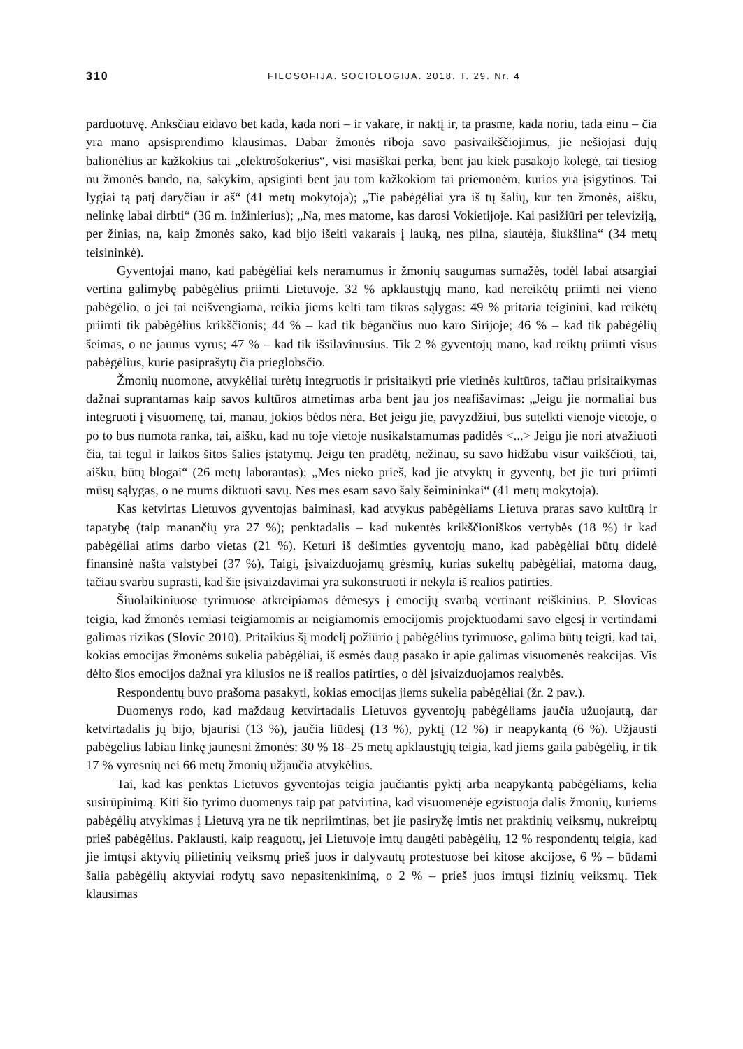310 FILOSOFIJA. SOCIOLOGIJA. 2018. T. 29. Nr. 4
parduotuvę. Anksčiau eidavo bet kada, kada nori – ir vakare, ir naktį ir, ta prasme, kada noriu, tada einu – čia yra mano apsisprendimo klausimas. Dabar žmonės riboja savo pasivaikščiojimus, jie nešiojasi dujų balionėlius ar kažkokius tai „elektrošokerius“, visi masiškai perka, bent jau kiek pasakojo kolegė, tai tiesiog nu žmonės bando, na, sakykim, apsiginti bent jau tom kažkokiom tai priemonėm, kurios yra įsigytinos. Tai lygiai tą patį daryčiau ir aš“ (41 metų mokytoja); „Tie pabėgėliai yra iš tų šalių, kur ten žmonės, aišku, nelinkę labai dirbti“ (36 m. inžinierius); „Na, mes matome, kas darosi Vokietijoje. Kai pasižiūri per televiziją, per žinias, na, kaip žmonės sako, kad bijo išeiti vakarais į lauką, nes pilna, siautėja, šiukšlina“ (34 metų teisininkė).
Gyventojai mano, kad pabėgėliai kels neramumus ir žmonių saugumas sumažės, todėl labai atsargiai vertina galimybę pabėgėlius priimti Lietuvoje. 32 % apklaustųjų mano, kad nereikėtų priimti nei vieno pabėgėlio, o jei tai neišvengiama, reikia jiems kelti tam tikras sąlygas: 49 % pritaria teiginiui, kad reikėtų priimti tik pabėgėlius krikščionis; 44 % – kad tik bėgančius nuo karo Sirijoje; 46 % – kad tik pabėgėlių šeimas, o ne jaunus vyrus; 47 % – kad tik išsilavinusius. Tik 2 % gyventojų mano, kad reiktų priimti visus pabėgėlius, kurie pasiprašytų čia prieglobsčio.
Žmonių nuomone, atvykėliai turėtų integruotis ir prisitaikyti prie vietinės kultūros, tačiau prisitaikymas dažnai suprantamas kaip savos kultūros atmetimas arba bent jau jos neafišavimas: „Jeigu jie normaliai bus integruoti į visuomenę, tai, manau, jokios bėdos nėra. Bet jeigu jie, pavyzdžiui, bus sutelkti vienoje vietoje, o po to bus numota ranka, tai, aišku, kad nu toje vietoje nusikalstamumas padidės <...> Jeigu jie nori atvažiuoti čia, tai tegul ir laikos šitos šalies įstatymų. Jeigu ten pradėtų, nežinau, su savo hidžabu visur vaikščioti, tai, aišku, būtų blogai“ (26 metų laborantas); „Mes nieko prieš, kad jie atvyktų ir gyventų, bet jie turi priimti mūsų sąlygas, o ne mums diktuoti savų. Nes mes esam savo šaly šeimininkai“ (41 metų mokytoja).
Kas ketvirtas Lietuvos gyventojas baiminasi, kad atvykus pabėgėliams Lietuva praras savo kultūrą ir tapatybę (taip manančių yra 27 %); penktadalis – kad nukentės krikščioniškos vertybės (18 %) ir kad pabėgėliai atims darbo vietas (21 %). Keturi iš dešimties gyventojų mano, kad pabėgėliai būtų didelė finansinė našta valstybei (37 %). Taigi, įsivaizduojamų grėsmių, kurias sukeltų pabėgėliai, matoma daug, tačiau svarbu suprasti, kad šie įsivaizdavimai yra sukonstruoti ir nekyla iš realios patirties.
Šiuolaikiniuose tyrimuose atkreipiamas dėmesys į emocijų svarbą vertinant reiškinius. P. Slovicas teigia, kad žmonės remiasi teigiamomis ar neigiamomis emocijomis projektuodami savo elgesį ir vertindami galimas rizikas (Slovic 2010). Pritaikius šį modelį požiūrio į pabėgėlius tyrimuose, galima būtų teigti, kad tai, kokias emocijas žmonėms sukelia pabėgėliai, iš esmės daug pasako ir apie galimas visuomenės reakcijas. Vis dėlto šios emocijos dažnai yra kilusios ne iš realios patirties, o dėl įsivaizduojamos realybės.
Respondentų buvo prašoma pasakyti, kokias emocijas jiems sukelia pabėgėliai (žr. 2 pav.).
Duomenys rodo, kad maždaug ketvirtadalis Lietuvos gyventojų pabėgėliams jaučia užuojautą, dar ketvirtadalis jų bijo, bjaurisi (13 %), jaučia liūdesį (13 %), pyktį (12 %) ir neapykantą (6 %). Užjausti pabėgėlius labiau linkę jaunesni žmonės: 30 % 18–25 metų apklaustųjų teigia, kad jiems gaila pabėgėlių, ir tik 17 % vyresnių nei 66 metų žmonių užjaučia atvykėlius.
Tai, kad kas penktas Lietuvos gyventojas teigia jaučiantis pyktį arba neapykantą pabėgėliams, kelia susirūpinimą. Kiti šio tyrimo duomenys taip pat patvirtina, kad visuomenėje egzistuoja dalis žmonių, kuriems pabėgėlių atvykimas į Lietuvą yra ne tik nepriimtinas, bet jie pasiryžę imtis net praktinių veiksmų, nukreiptų prieš pabėgėlius. Paklausti, kaip reaguotų, jei Lietuvoje imtų daugėti pabėgėlių, 12 % respondentų teigia, kad jie imtųsi aktyvių pilietinių veiksmų prieš juos ir dalyvautų protestuose bei kitose akcijose, 6 % – būdami šalia pabėgėlių aktyviai rodytų savo nepasitenkinimą, o 2 % – prieš juos imtųsi fizinių veiksmų. Tiek klausimas